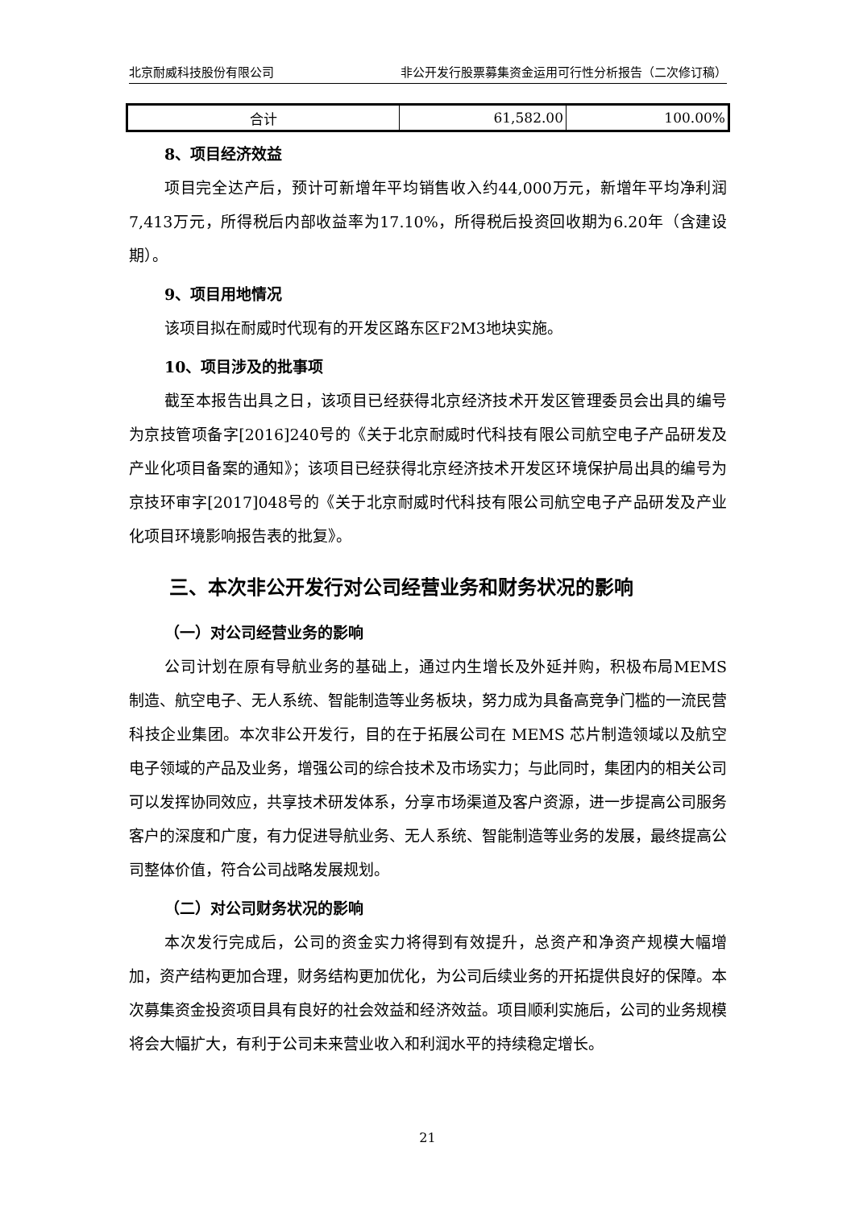北京耐威科技股份有限公司 非公开发行股票募集资金运用可行性分析报告（二次修订稿）
| 合计 | 61,582.00 | 100.00% |
8、项目经济效益
项目完全达产后，预计可新增年平均销售收入约44,000万元，新增年平均净利润7,413万元，所得税后内部收益率为17.10%，所得税后投资回收期为6.20年（含建设期）。
9、项目用地情况
该项目拟在耐威时代现有的开发区路东区F2M3地块实施。
10、项目涉及的批事项
截至本报告出具之日，该项目已经获得北京经济技术开发区管理委员会出具的编号为京技管项备字[2016]240号的《关于北京耐威时代科技有限公司航空电子产品研发及产业化项目备案的通知》；该项目已经获得北京经济技术开发区环境保护局出具的编号为京技环审字[2017]048号的《关于北京耐威时代科技有限公司航空电子产品研发及产业化项目环境影响报告表的批复》。
三、本次非公开发行对公司经营业务和财务状况的影响
（一）对公司经营业务的影响
公司计划在原有导航业务的基础上，通过内生增长及外延并购，积极布局MEMS 制造、航空电子、无人系统、智能制造等业务板块，努力成为具备高竞争门槛的一流民营科技企业集团。本次非公开发行，目的在于拓展公司在 MEMS 芯片制造领域以及航空电子领域的产品及业务，增强公司的综合技术及市场实力；与此同时，集团内的相关公司可以发挥协同效应，共享技术研发体系，分享市场渠道及客户资源，进一步提高公司服务客户的深度和广度，有力促进导航业务、无人系统、智能制造等业务的发展，最终提高公司整体价值，符合公司战略发展规划。
（二）对公司财务状况的影响
本次发行完成后，公司的资金实力将得到有效提升，总资产和净资产规模大幅增加，资产结构更加合理，财务结构更加优化，为公司后续业务的开拓提供良好的保障。本次募集资金投资项目具有良好的社会效益和经济效益。项目顺利实施后，公司的业务规模将会大幅扩大，有利于公司未来营业收入和利润水平的持续稳定增长。
21